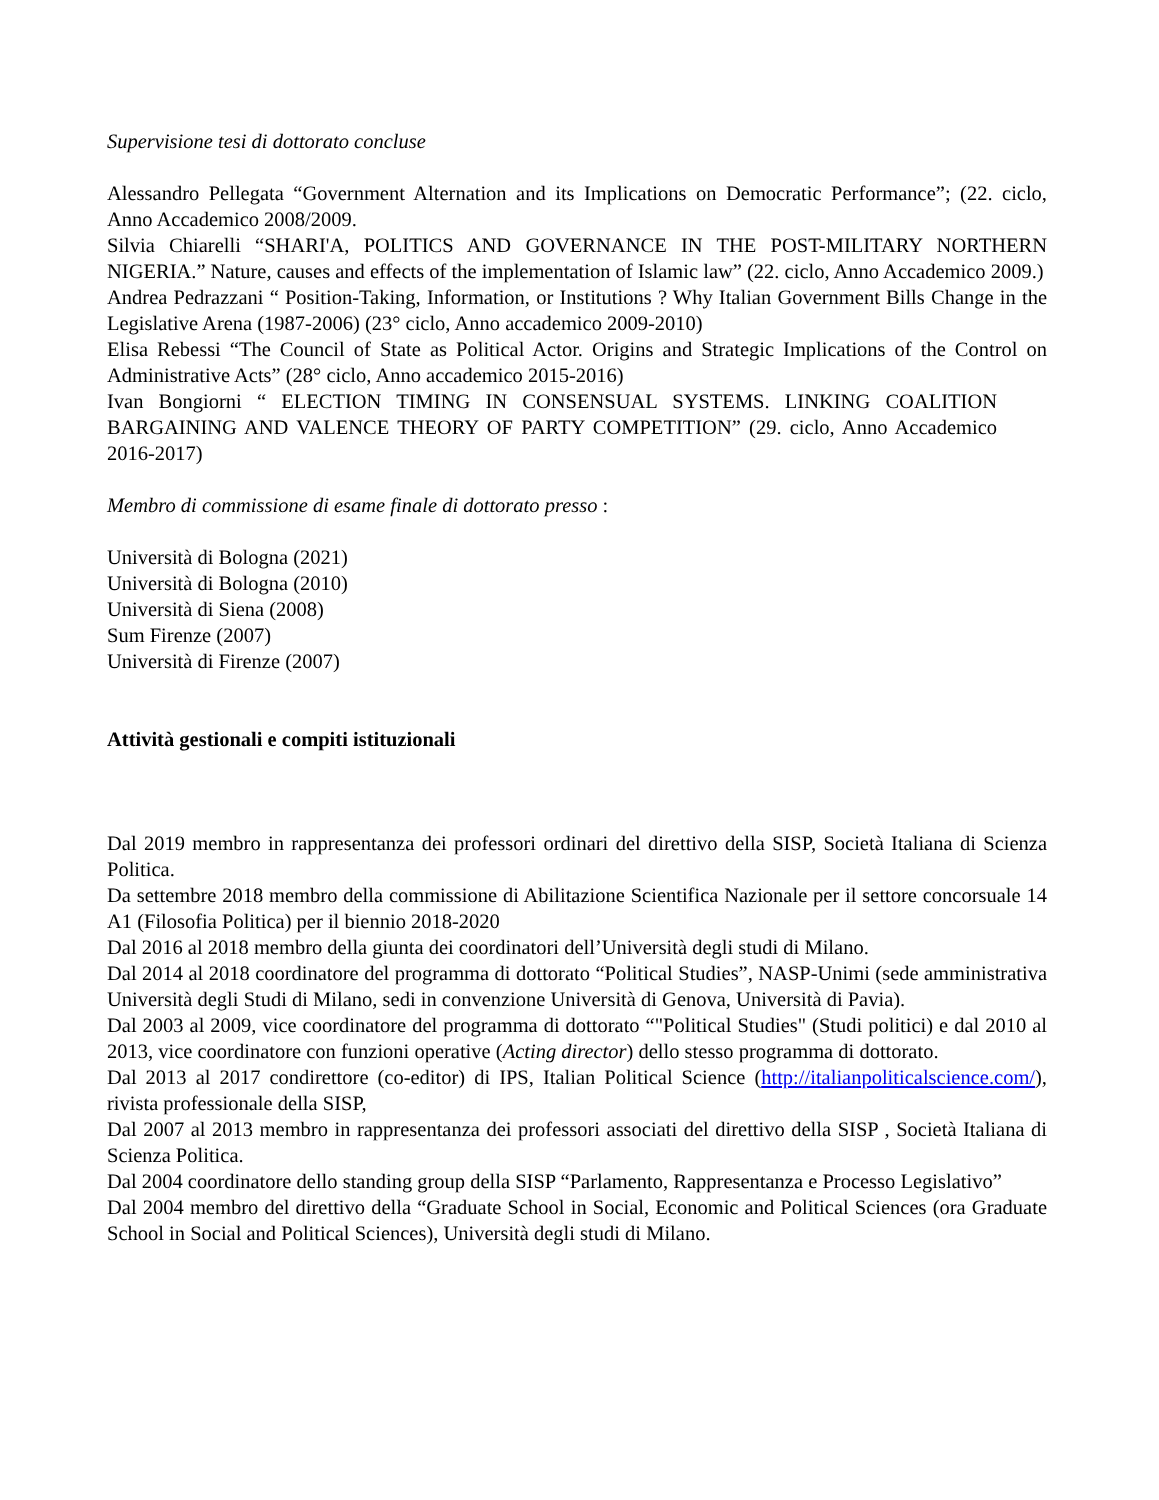Supervisione tesi di dottorato concluse
Alessandro Pellegata “Government Alternation and its Implications on Democratic Performance”; (22. ciclo, Anno Accademico 2008/2009.
Silvia Chiarelli “SHARI'A, POLITICS AND GOVERNANCE IN THE POST-MILITARY NORTHERN NIGERIA.” Nature, causes and effects of the implementation of Islamic law” (22. ciclo, Anno Accademico 2009.)
Andrea Pedrazzani “ Position-Taking, Information, or Institutions ? Why Italian Government Bills Change in the Legislative Arena (1987-2006) (23° ciclo, Anno accademico 2009-2010)
Elisa Rebessi “The Council of State as Political Actor. Origins and Strategic Implications of the Control on Administrative Acts” (28° ciclo, Anno accademico 2015-2016)
Ivan Bongiorni “ ELECTION TIMING IN CONSENSUAL SYSTEMS. LINKING COALITION BARGAINING AND VALENCE THEORY OF PARTY COMPETITION” (29. ciclo, Anno Accademico 2016-2017)
Membro di commissione di esame finale di dottorato presso :
Università di Bologna (2021)
Università di Bologna (2010)
Università di Siena (2008)
Sum Firenze (2007)
Università di Firenze (2007)
Attività gestionali e compiti istituzionali
Dal 2019 membro in rappresentanza dei professori ordinari del direttivo della SISP, Società Italiana di Scienza Politica.
Da settembre 2018 membro della commissione di Abilitazione Scientifica Nazionale per il settore concorsuale 14 A1 (Filosofia Politica) per il biennio 2018-2020
Dal 2016 al 2018 membro della giunta dei coordinatori dell’Università degli studi di Milano.
Dal 2014 al 2018 coordinatore del programma di dottorato “Political Studies”, NASP-Unimi (sede amministrativa Università degli Studi di Milano, sedi in convenzione Università di Genova, Università di Pavia).
Dal 2003 al 2009, vice coordinatore del programma di dottorato “"Political Studies" (Studi politici) e dal 2010 al 2013, vice coordinatore con funzioni operative (Acting director) dello stesso programma di dottorato.
Dal 2013 al 2017 condirettore (co-editor) di IPS, Italian Political Science (http://italianpoliticalscience.com/), rivista professionale della SISP,
Dal 2007 al 2013 membro in rappresentanza dei professori associati del direttivo della SISP , Società Italiana di Scienza Politica.
Dal 2004 coordinatore dello standing group della SISP “Parlamento, Rappresentanza e Processo Legislativo”
Dal 2004 membro del direttivo della “Graduate School in Social, Economic and Political Sciences (ora Graduate School in Social and Political Sciences), Università degli studi di Milano.